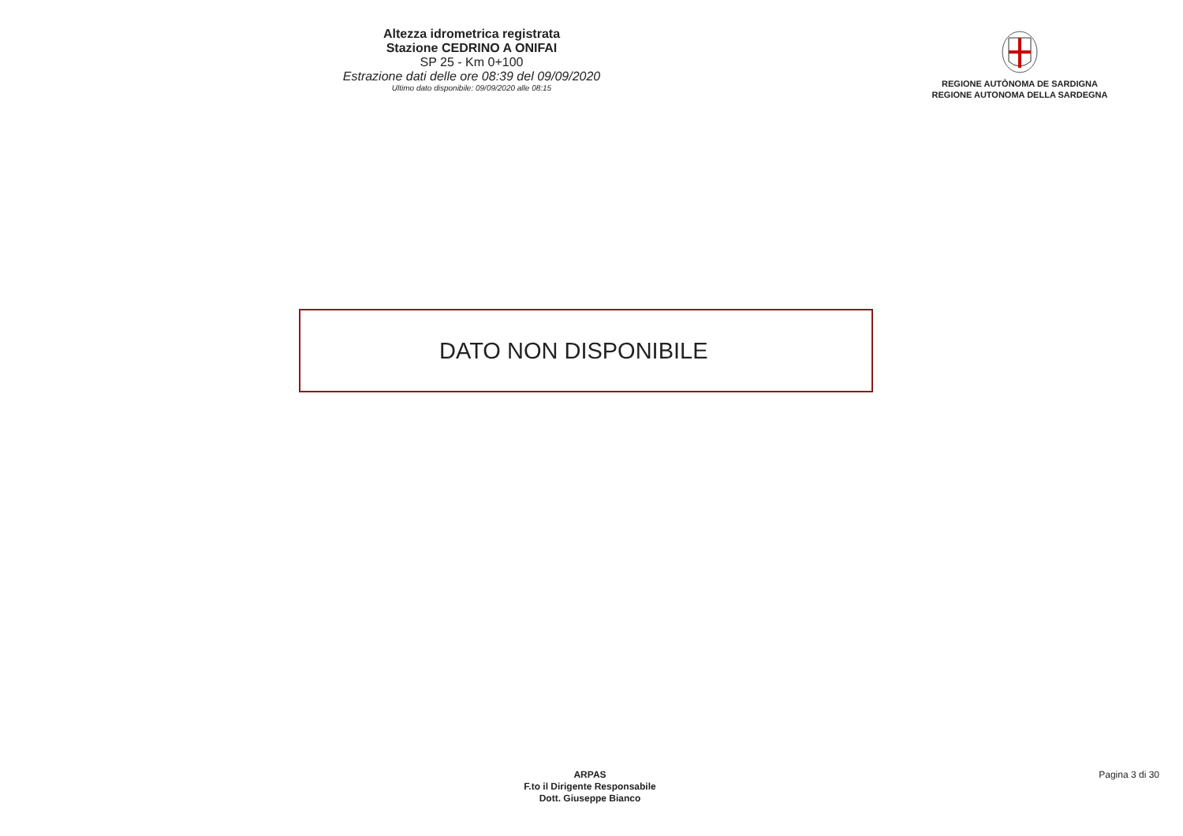Altezza idrometrica registrata
Stazione CEDRINO A ONIFAI
SP 25 - Km 0+100
Estrazione dati delle ore 08:39 del 09/09/2020
Ultimo dato disponibile: 09/09/2020 alle 08:15
REGIONE AUTÒNOMA DE SARDIGNA
REGIONE AUTONOMA DELLA SARDEGNA
DATO NON DISPONIBILE
ARPAS
F.to il Dirigente Responsabile
Dott. Giuseppe Bianco
Pagina 3 di 30